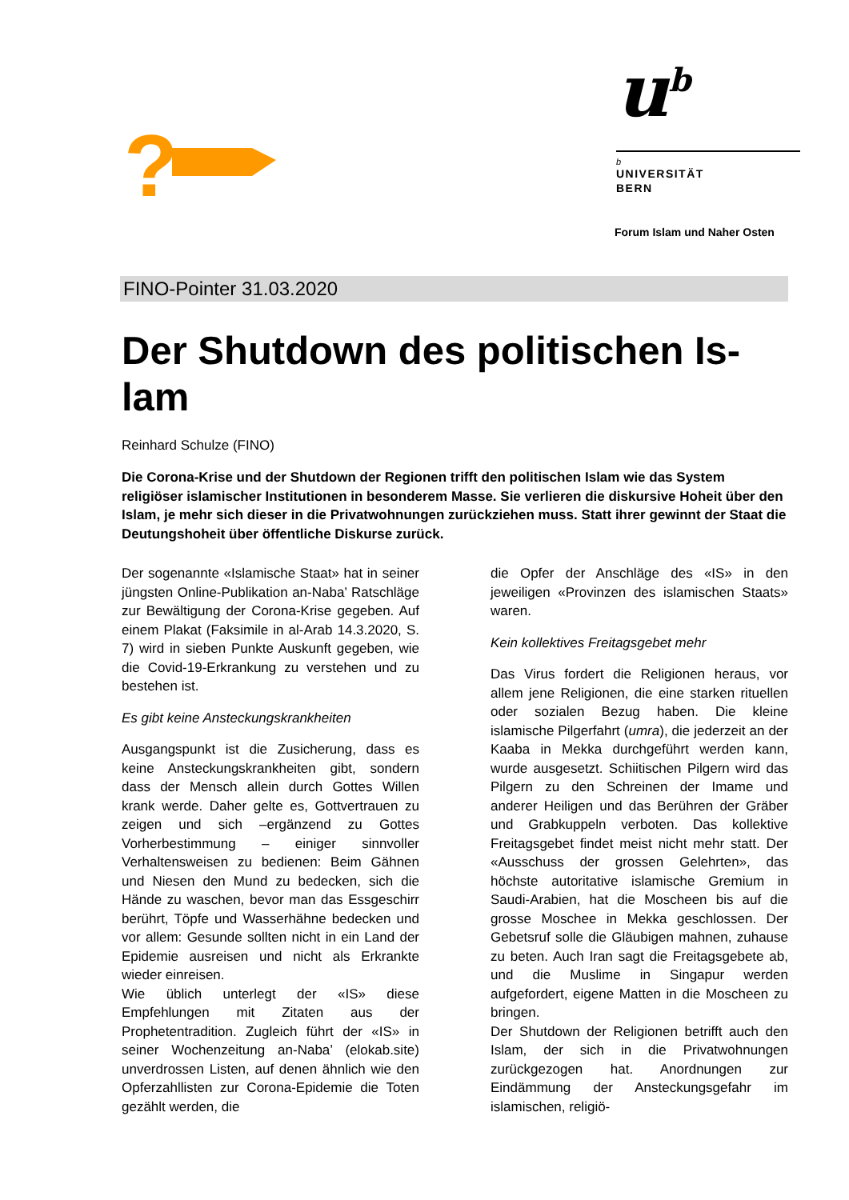?
u<sup>b</sup>
b
UNIVERSITÄT
BERN
Forum Islam und Naher Osten
FINO-Pointer 31.03.2020
Der Shutdown des politischen Is-
lam
Reinhard Schulze (FINO)
Die Corona-Krise und der Shutdown der Regionen trifft den politischen Islam wie das System religiöser islamischer Institutionen in besonderem Masse. Sie verlieren die diskursive Hoheit über den Islam, je mehr sich dieser in die Privatwohnungen zurückziehen muss. Statt ihrer gewinnt der Staat die Deutungshoheit über öffentliche Diskurse zurück.
Der sogenannte «Islamische Staat» hat in seiner jüngsten Online-Publikation an-Naba’ Ratschläge zur Bewältigung der Corona-Krise gegeben. Auf einem Plakat (Faksimile in al-Arab 14.3.2020, S. 7) wird in sieben Punkte Auskunft gegeben, wie die Covid-19-Erkrankung zu verstehen und zu bestehen ist.
Es gibt keine Ansteckungskrankheiten
Ausgangspunkt ist die Zusicherung, dass es keine Ansteckungskrankheiten gibt, sondern dass der Mensch allein durch Gottes Willen krank werde. Daher gelte es, Gottvertrauen zu zeigen und sich –ergänzend zu Gottes Vorherbestimmung – einiger sinnvoller Verhaltensweisen zu bedienen: Beim Gähnen und Niesen den Mund zu bedecken, sich die Hände zu waschen, bevor man das Essgeschirr berührt, Töpfe und Wasserhähne bedecken und vor allem: Gesunde sollten nicht in ein Land der Epidemie ausreisen und nicht als Erkrankte wieder einreisen.
Wie üblich unterlegt der «IS» diese Empfehlungen mit Zitaten aus der Prophetentradition. Zugleich führt der «IS» in seiner Wochenzeitung an-Naba’ (elokab.site) unverdrossen Listen, auf denen ähnlich wie den Opferzahllisten zur Corona-Epidemie die Toten gezählt werden, die
die Opfer der Anschläge des «IS» in den jeweiligen «Provinzen des islamischen Staats» waren.
Kein kollektives Freitagsgebet mehr
Das Virus fordert die Religionen heraus, vor allem jene Religionen, die eine starken rituellen oder sozialen Bezug haben. Die kleine islamische Pilgerfahrt (umra), die jederzeit an der Kaaba in Mekka durchgeführt werden kann, wurde ausgesetzt. Schiitischen Pilgern wird das Pilgern zu den Schreinen der Imame und anderer Heiligen und das Berühren der Gräber und Grabkuppeln verboten. Das kollektive Freitagsgebet findet meist nicht mehr statt. Der «Ausschuss der grossen Gelehrten», das höchste autoritative islamische Gremium in Saudi-Arabien, hat die Moscheen bis auf die grosse Moschee in Mekka geschlossen. Der Gebetsruf solle die Gläubigen mahnen, zuhause zu beten. Auch Iran sagt die Freitagsgebete ab, und die Muslime in Singapur werden aufgefordert, eigene Matten in die Moscheen zu bringen.
Der Shutdown der Religionen betrifft auch den Islam, der sich in die Privatwohnungen zurückgezogen hat. Anordnungen zur Eindämmung der Ansteckungsgefahr im islamischen, religiö-